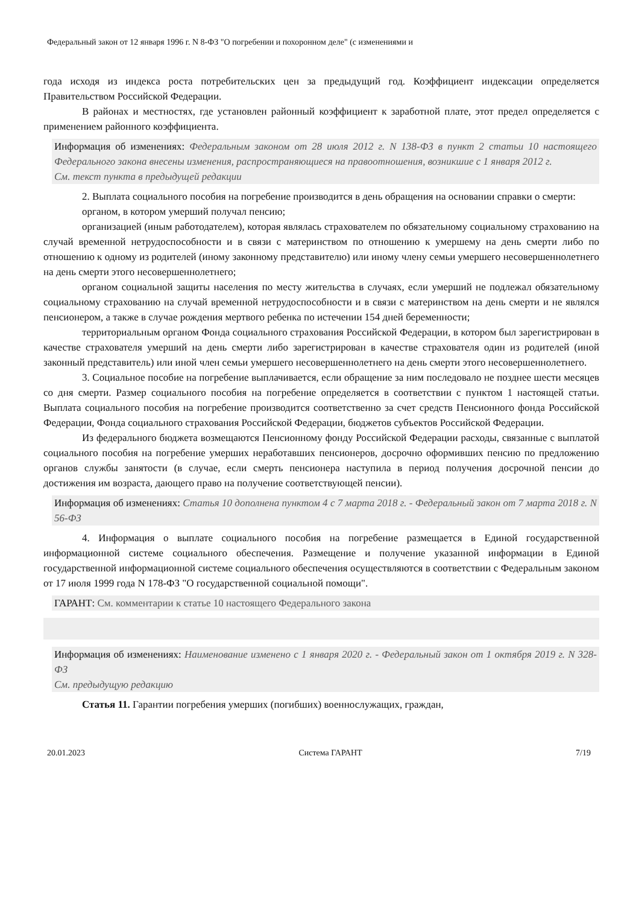Федеральный закон от 12 января 1996 г. N 8-ФЗ "О погребении и похоронном деле" (с изменениями и
года исходя из индекса роста потребительских цен за предыдущий год. Коэффициент индексации определяется Правительством Российской Федерации.
В районах и местностях, где установлен районный коэффициент к заработной плате, этот предел определяется с применением районного коэффициента.
Информация об изменениях: Федеральным законом от 28 июля 2012 г. N 138-ФЗ в пункт 2 статьи 10 настоящего Федерального закона внесены изменения, распространяющиеся на правоотношения, возникшие с 1 января 2012 г.
См. текст пункта в предыдущей редакции
2. Выплата социального пособия на погребение производится в день обращения на основании справки о смерти:
органом, в котором умерший получал пенсию;
организацией (иным работодателем), которая являлась страхователем по обязательному социальному страхованию на случай временной нетрудоспособности и в связи с материнством по отношению к умершему на день смерти либо по отношению к одному из родителей (иному законному представителю) или иному члену семьи умершего несовершеннолетнего на день смерти этого несовершеннолетнего;
органом социальной защиты населения по месту жительства в случаях, если умерший не подлежал обязательному социальному страхованию на случай временной нетрудоспособности и в связи с материнством на день смерти и не являлся пенсионером, а также в случае рождения мертвого ребенка по истечении 154 дней беременности;
территориальным органом Фонда социального страхования Российской Федерации, в котором был зарегистрирован в качестве страхователя умерший на день смерти либо зарегистрирован в качестве страхователя один из родителей (иной законный представитель) или иной член семьи умершего несовершеннолетнего на день смерти этого несовершеннолетнего.
3. Социальное пособие на погребение выплачивается, если обращение за ним последовало не позднее шести месяцев со дня смерти. Размер социального пособия на погребение определяется в соответствии с пунктом 1 настоящей статьи. Выплата социального пособия на погребение производится соответственно за счет средств Пенсионного фонда Российской Федерации, Фонда социального страхования Российской Федерации, бюджетов субъектов Российской Федерации.
Из федерального бюджета возмещаются Пенсионному фонду Российской Федерации расходы, связанные с выплатой социального пособия на погребение умерших неработавших пенсионеров, досрочно оформивших пенсию по предложению органов службы занятости (в случае, если смерть пенсионера наступила в период получения досрочной пенсии до достижения им возраста, дающего право на получение соответствующей пенсии).
Информация об изменениях: Статья 10 дополнена пунктом 4 с 7 марта 2018 г. - Федеральный закон от 7 марта 2018 г. N 56-ФЗ
4. Информация о выплате социального пособия на погребение размещается в Единой государственной информационной системе социального обеспечения. Размещение и получение указанной информации в Единой государственной информационной системе социального обеспечения осуществляются в соответствии с Федеральным законом от 17 июля 1999 года N 178-ФЗ "О государственной социальной помощи".
ГАРАНТ: См. комментарии к статье 10 настоящего Федерального закона
Информация об изменениях: Наименование изменено с 1 января 2020 г. - Федеральный закон от 1 октября 2019 г. N 328-ФЗ
См. предыдущую редакцию
Статья 11. Гарантии погребения умерших (погибших) военнослужащих, граждан,
20.01.2023 Система ГАРАНТ 7/19